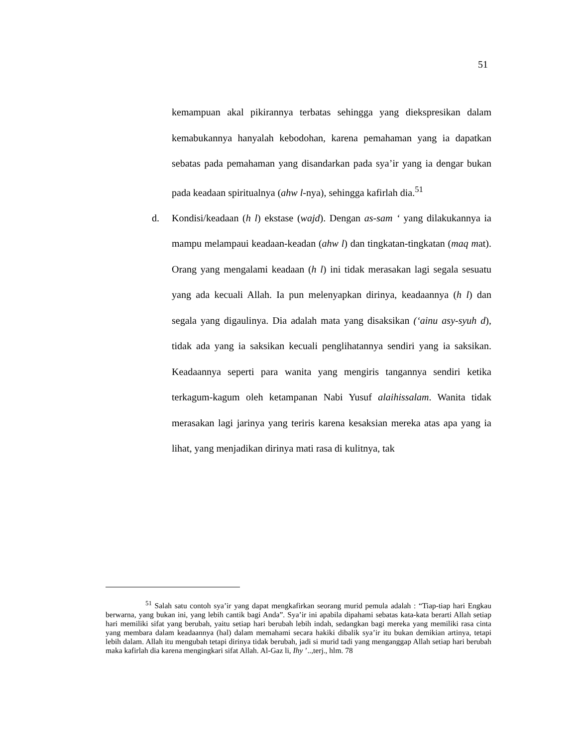51
kemampuan akal pikirannya terbatas sehingga yang diekspresikan dalam kemabukannya hanyalah kebodohan, karena pemahaman yang ia dapatkan sebatas pada pemahaman yang disandarkan pada sya’ir yang ia dengar bukan pada keadaan spiritualnya (ahw l-nya), sehingga kafirlah dia.<sup>51</sup>
d. Kondisi/keadaan (h l) ekstase (wajd). Dengan as-sam ‘ yang dilakukannya ia mampu melampaui keadaan-keadan (ahw l) dan tingkatan-tingkatan (maq mat). Orang yang mengalami keadaan (h l) ini tidak merasakan lagi segala sesuatu yang ada kecuali Allah. Ia pun melenyapkan dirinya, keadaannya (h l) dan segala yang digaulinya. Dia adalah mata yang disaksikan (‘ainu asy-syuh d), tidak ada yang ia saksikan kecuali penglihatannya sendiri yang ia saksikan. Keadaannya seperti para wanita yang mengiris tangannya sendiri ketika terkagum-kagum oleh ketampanan Nabi Yusuf alaihissalam. Wanita tidak merasakan lagi jarinya yang teriris karena kesaksian mereka atas apa yang ia lihat, yang menjadikan dirinya mati rasa di kulitnya, tak
<sup>51</sup> Salah satu contoh sya’ir yang dapat mengkafirkan seorang murid pemula adalah : “Tiap-tiap hari Engkau berwarna, yang bukan ini, yang lebih cantik bagi Anda”. Sya’ir ini apabila dipahami sebatas kata-kata berarti Allah setiap hari memiliki sifat yang berubah, yaitu setiap hari berubah lebih indah, sedangkan bagi mereka yang memiliki rasa cinta yang membara dalam keadaannya (hal) dalam memahami secara hakiki dibalik sya’ir itu bukan demikian artinya, tetapi lebih dalam. Allah itu mengubah tetapi dirinya tidak berubah, jadi si murid tadi yang menganggap Allah setiap hari berubah maka kafirlah dia karena mengingkari sifat Allah. Al-Gaz li, Ihy ’..,terj., hlm. 78